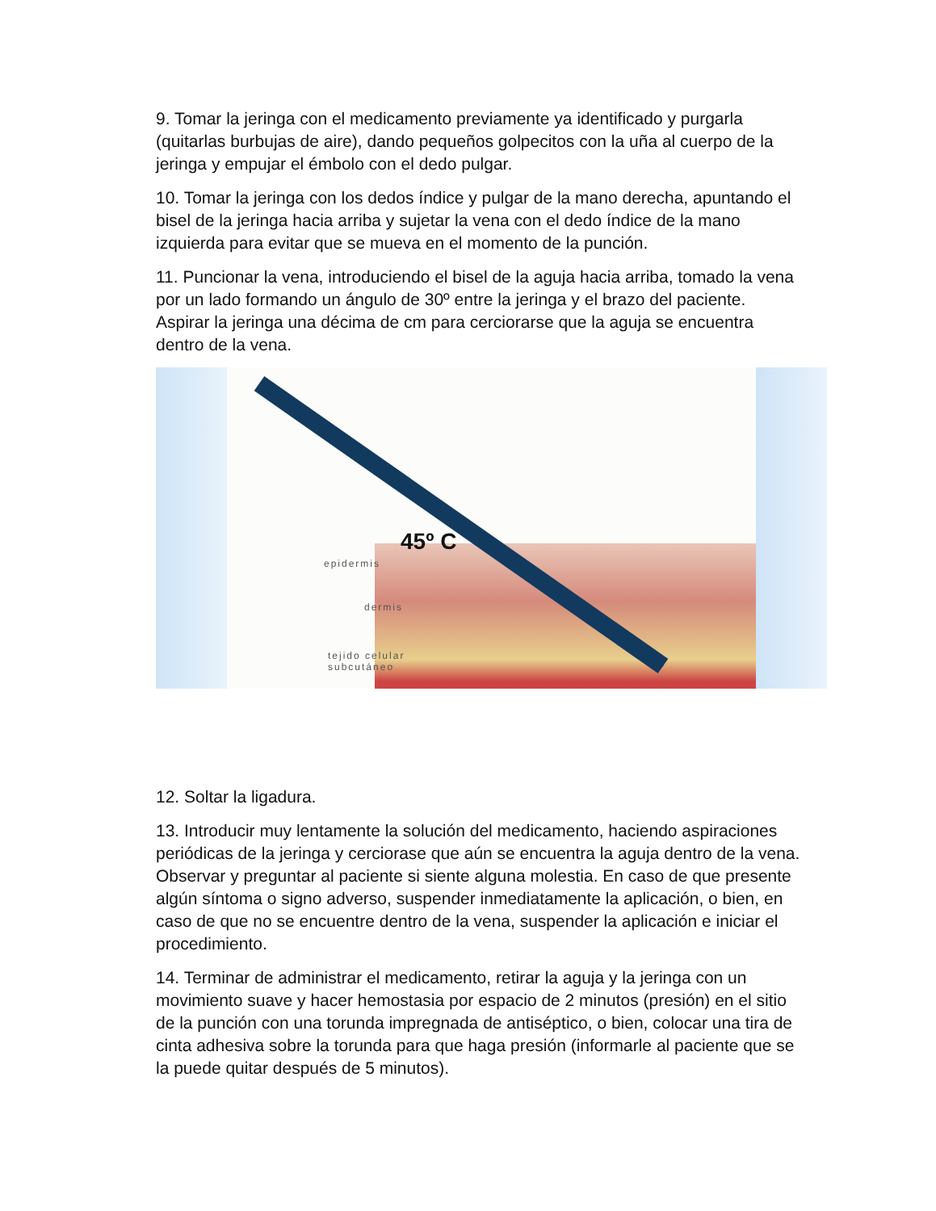9. Tomar la jeringa con el medicamento previamente ya identificado y purgarla (quitarlas burbujas de aire), dando pequeños golpecitos con la uña al cuerpo de la jeringa y empujar el émbolo con el dedo pulgar.
10. Tomar la jeringa con los dedos índice y pulgar de la mano derecha, apuntando el bisel de la jeringa hacia arriba y sujetar la vena con el dedo índice de la mano izquierda para evitar que se mueva en el momento de la punción.
11. Puncionar la vena, introduciendo el bisel de la aguja hacia arriba, tomado la vena por un lado formando un ángulo de 30º entre la jeringa y el brazo del paciente. Aspirar la jeringa una décima de cm para cerciorarse que la aguja se encuentra dentro de la vena.
45º C
epidermis
dermis
tejido celular
subcutáneo
12. Soltar la ligadura.
13. Introducir muy lentamente la solución del medicamento, haciendo aspiraciones periódicas de la jeringa y cerciorase que aún se encuentra la aguja dentro de la vena. Observar y preguntar al paciente si siente alguna molestia. En caso de que presente algún síntoma o signo adverso, suspender inmediatamente la aplicación, o bien, en caso de que no se encuentre dentro de la vena, suspender la aplicación e iniciar el procedimiento.
14. Terminar de administrar el medicamento, retirar la aguja y la jeringa con un movimiento suave y hacer hemostasia por espacio de 2 minutos (presión) en el sitio de la punción con una torunda impregnada de antiséptico, o bien, colocar una tira de cinta adhesiva sobre la torunda para que haga presión (informarle al paciente que se la puede quitar después de 5 minutos).